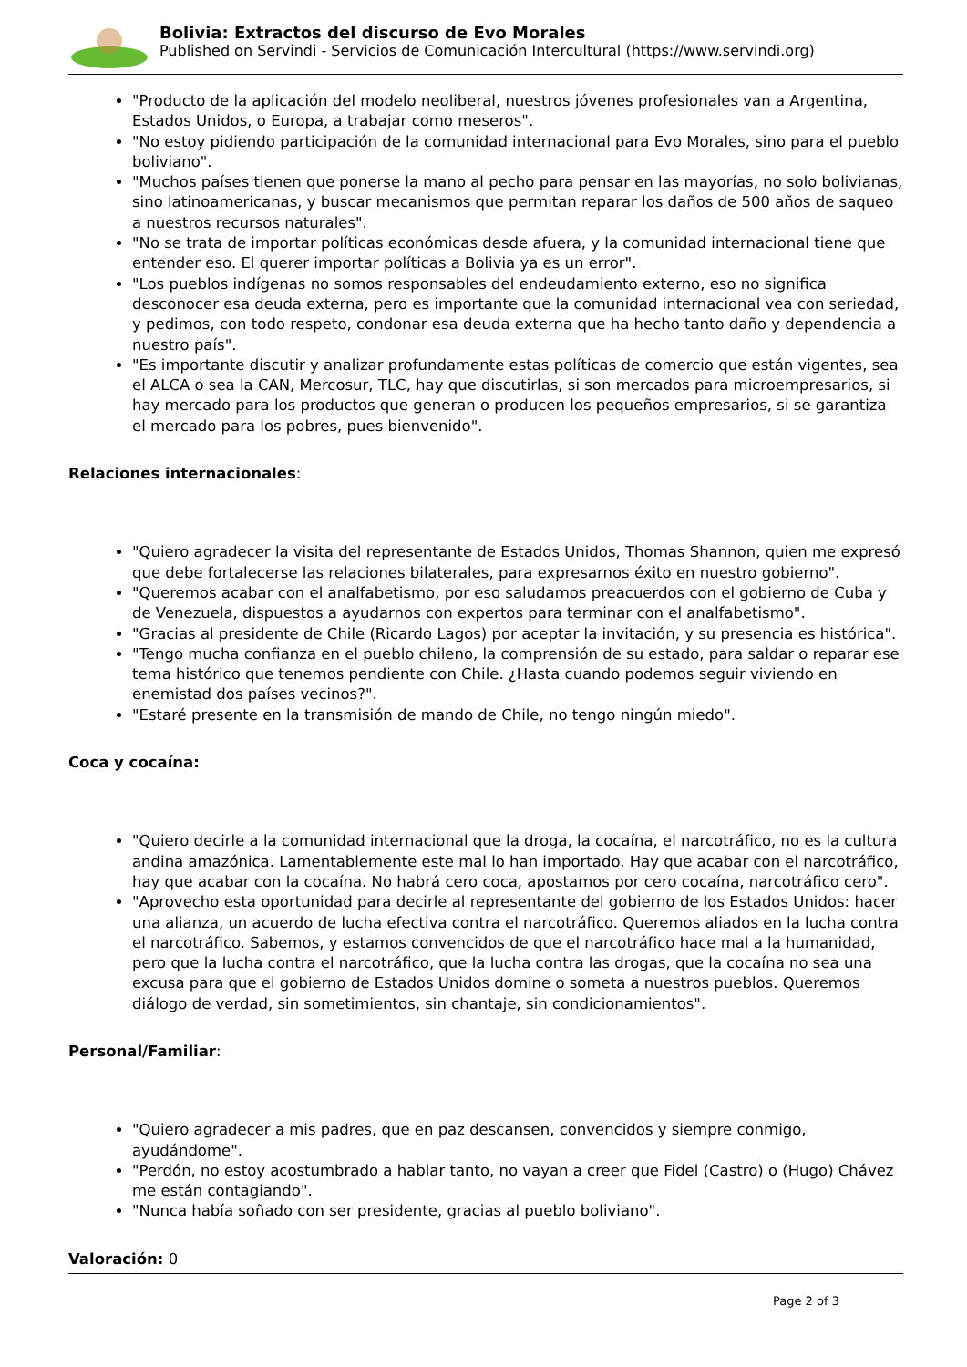Bolivia: Extractos del discurso de Evo Morales
Published on Servindi - Servicios de Comunicación Intercultural (https://www.servindi.org)
"Producto de la aplicación del modelo neoliberal, nuestros jóvenes profesionales van a Argentina, Estados Unidos, o Europa, a trabajar como meseros".
"No estoy pidiendo participación de la comunidad internacional para Evo Morales, sino para el pueblo boliviano".
"Muchos países tienen que ponerse la mano al pecho para pensar en las mayorías, no solo bolivianas, sino latinoamericanas, y buscar mecanismos que permitan reparar los daños de 500 años de saqueo a nuestros recursos naturales".
"No se trata de importar políticas económicas desde afuera, y la comunidad internacional tiene que entender eso. El querer importar políticas a Bolivia ya es un error".
"Los pueblos indígenas no somos responsables del endeudamiento externo, eso no significa desconocer esa deuda externa, pero es importante que la comunidad internacional vea con seriedad, y pedimos, con todo respeto, condonar esa deuda externa que ha hecho tanto daño y dependencia a nuestro país".
"Es importante discutir y analizar profundamente estas políticas de comercio que están vigentes, sea el ALCA o sea la CAN, Mercosur, TLC, hay que discutirlas, si son mercados para microempresarios, si hay mercado para los productos que generan o producen los pequeños empresarios, si se garantiza el mercado para los pobres, pues bienvenido".
Relaciones internacionales:
"Quiero agradecer la visita del representante de Estados Unidos, Thomas Shannon, quien me expresó que debe fortalecerse las relaciones bilaterales, para expresarnos éxito en nuestro gobierno".
"Queremos acabar con el analfabetismo, por eso saludamos preacuerdos con el gobierno de Cuba y de Venezuela, dispuestos a ayudarnos con expertos para terminar con el analfabetismo".
"Gracias al presidente de Chile (Ricardo Lagos) por aceptar la invitación, y su presencia es histórica".
"Tengo mucha confianza en el pueblo chileno, la comprensión de su estado, para saldar o reparar ese tema histórico que tenemos pendiente con Chile. ¿Hasta cuando podemos seguir viviendo en enemistad dos países vecinos?".
"Estaré presente en la transmisión de mando de Chile, no tengo ningún miedo".
Coca y cocaína:
"Quiero decirle a la comunidad internacional que la droga, la cocaína, el narcotráfico, no es la cultura andina amazónica. Lamentablemente este mal lo han importado. Hay que acabar con el narcotráfico, hay que acabar con la cocaína. No habrá cero coca, apostamos por cero cocaína, narcotráfico cero".
"Aprovecho esta oportunidad para decirle al representante del gobierno de los Estados Unidos: hacer una alianza, un acuerdo de lucha efectiva contra el narcotráfico. Queremos aliados en la lucha contra el narcotráfico. Sabemos, y estamos convencidos de que el narcotráfico hace mal a la humanidad, pero que la lucha contra el narcotráfico, que la lucha contra las drogas, que la cocaína no sea una excusa para que el gobierno de Estados Unidos domine o someta a nuestros pueblos. Queremos diálogo de verdad, sin sometimientos, sin chantaje, sin condicionamientos".
Personal/Familiar:
"Quiero agradecer a mis padres, que en paz descansen, convencidos y siempre conmigo, ayudándome".
"Perdón, no estoy acostumbrado a hablar tanto, no vayan a creer que Fidel (Castro) o (Hugo) Chávez me están contagiando".
"Nunca había soñado con ser presidente, gracias al pueblo boliviano".
Valoración: 0
Page 2 of 3